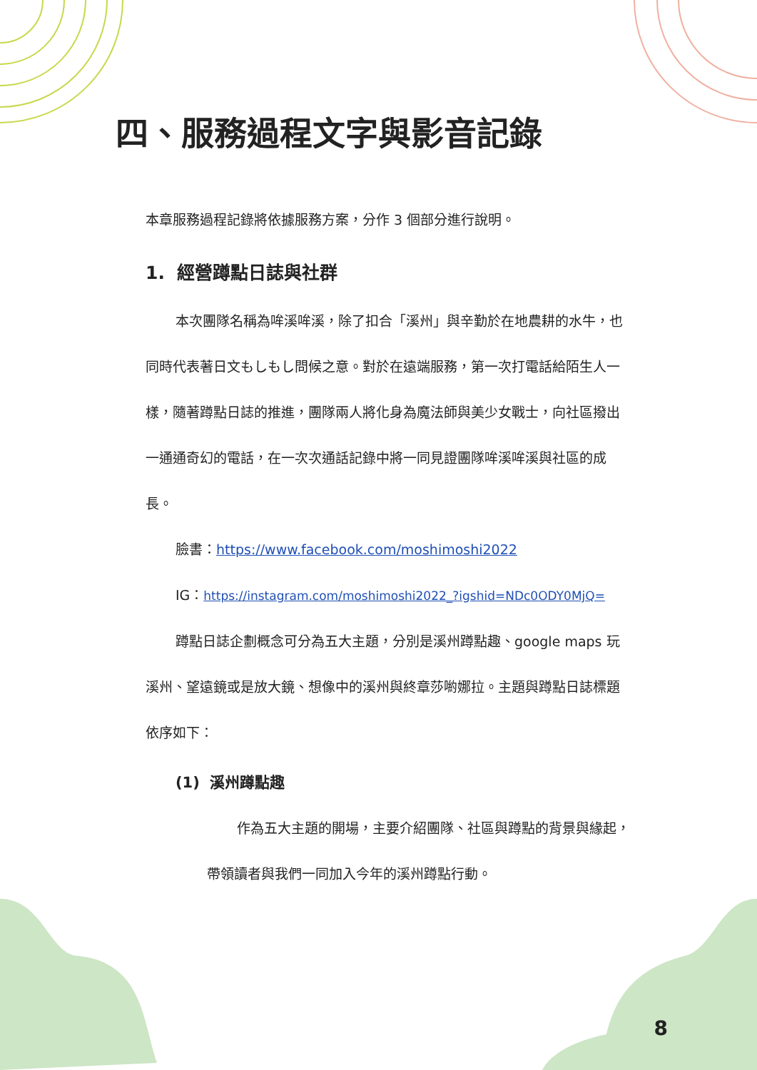四、服務過程文字與影音記錄
本章服務過程記錄將依據服務方案，分作 3 個部分進行說明。
1. 經營蹲點日誌與社群
本次團隊名稱為哞溪哞溪，除了扣合「溪州」與辛勤於在地農耕的水牛，也同時代表著日文もしもし問候之意。對於在遠端服務，第一次打電話給陌生人一樣，隨著蹲點日誌的推進，團隊兩人將化身為魔法師與美少女戰士，向社區撥出一通通奇幻的電話，在一次次通話記錄中將一同見證團隊哞溪哞溪與社區的成長。
臉書：https://www.facebook.com/moshimoshi2022
IG：https://instagram.com/moshimoshi2022_?igshid=NDc0ODY0MjQ=
蹲點日誌企劃概念可分為五大主題，分別是溪州蹲點趣、google maps 玩溪州、望遠鏡或是放大鏡、想像中的溪州與終章莎喲娜拉。主題與蹲點日誌標題依序如下：
(1) 溪州蹲點趣
作為五大主題的開場，主要介紹團隊、社區與蹲點的背景與緣起，帶領讀者與我們一同加入今年的溪州蹲點行動。
8